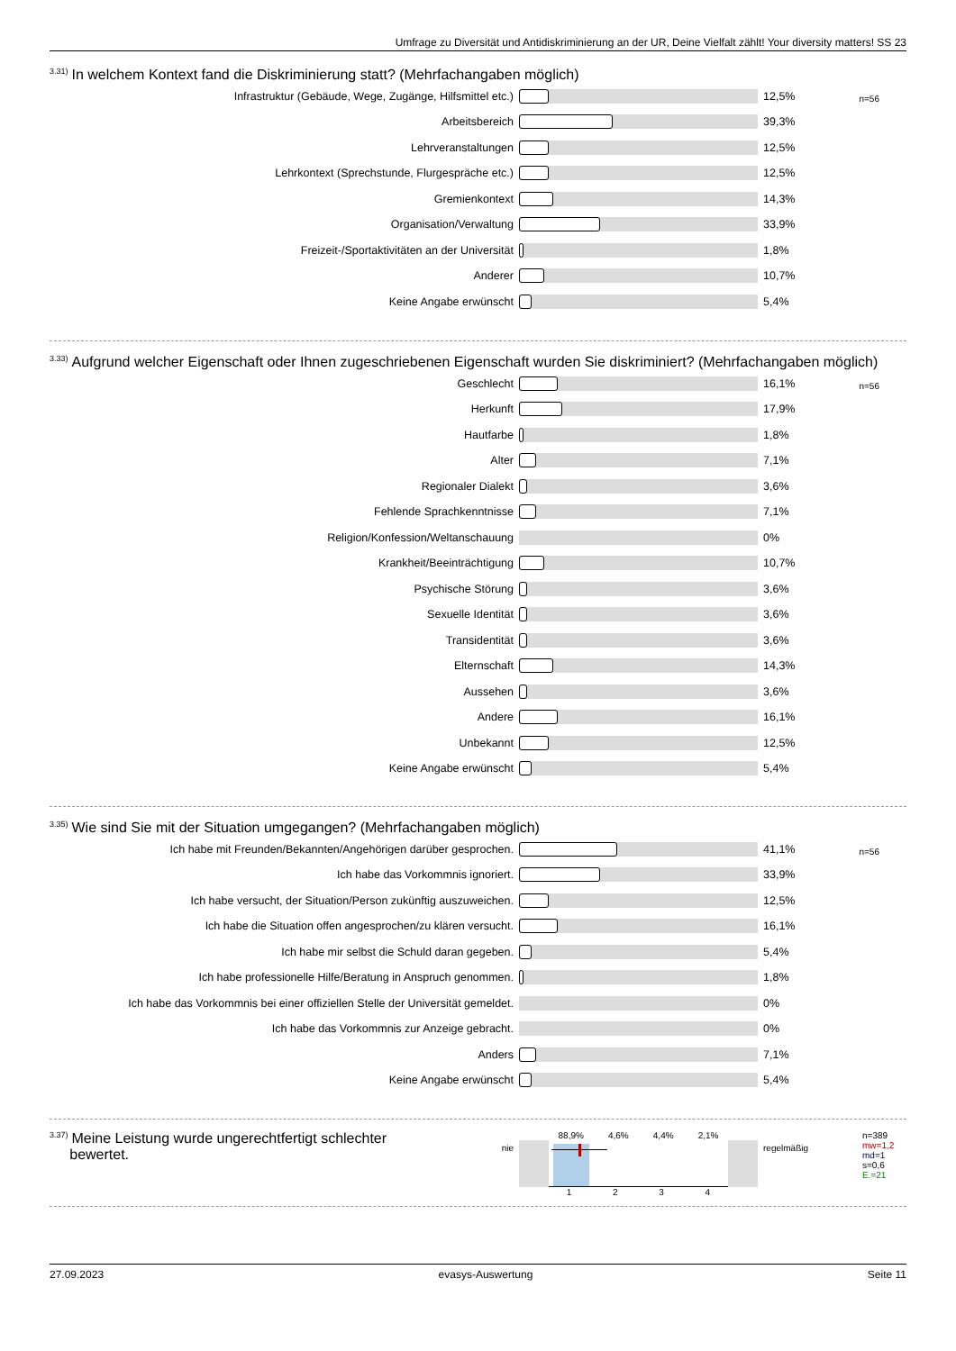Umfrage zu Diversität und Antidiskriminierung an der UR, Deine Vielfalt zählt! Your diversity matters! SS 23
<sup>3.31)</sup>In welchem Kontext fand die Diskriminierung statt? (Mehrfachangaben möglich)
n=56
| Infrastruktur (Gebäude, Wege, Zugänge, Hilfsmittel etc.) | | 12,5% |
| Arbeitsbereich | | 39,3% |
| Lehrveranstaltungen | | 12,5% |
| Lehrkontext (Sprechstunde, Flurgespräche etc.) | | 12,5% |
| Gremienkontext | | 14,3% |
| Organisation/Verwaltung | | 33,9% |
| Freizeit-/Sportaktivitäten an der Universität | | 1,8% |
| Anderer | | 10,7% |
| Keine Angabe erwünscht | | 5,4% |
<sup>3.33)</sup>Aufgrund welcher Eigenschaft oder Ihnen zugeschriebenen Eigenschaft wurden Sie diskriminiert? (Mehrfachangaben möglich)
n=56
| Geschlecht | | 16,1% |
| Herkunft | | 17,9% |
| Hautfarbe | | 1,8% |
| Alter | | 7,1% |
| Regionaler Dialekt | | 3,6% |
| Fehlende Sprachkenntnisse | | 7,1% |
| Religion/Konfession/Weltanschauung | | 0% |
| Krankheit/Beeinträchtigung | | 10,7% |
| Psychische Störung | | 3,6% |
| Sexuelle Identität | | 3,6% |
| Transidentität | | 3,6% |
| Elternschaft | | 14,3% |
| Aussehen | | 3,6% |
| Andere | | 16,1% |
| Unbekannt | | 12,5% |
| Keine Angabe erwünscht | | 5,4% |
<sup>3.35)</sup>Wie sind Sie mit der Situation umgegangen? (Mehrfachangaben möglich)
n=56
| Ich habe mit Freunden/Bekannten/Angehörigen darüber gesprochen. | | 41,1% |
| Ich habe das Vorkommnis ignoriert. | | 33,9% |
| Ich habe versucht, der Situation/Person zukünftig auszuweichen. | | 12,5% |
| Ich habe die Situation offen angesprochen/zu klären versucht. | | 16,1% |
| Ich habe mir selbst die Schuld daran gegeben. | | 5,4% |
| Ich habe professionelle Hilfe/Beratung in Anspruch genommen. | | 1,8% |
| Ich habe das Vorkommnis bei einer offiziellen Stelle der Universität gemeldet. | | 0% |
| Ich habe das Vorkommnis zur Anzeige gebracht. | | 0% |
| Anders | | 7,1% |
| Keine Angabe erwünscht | | 5,4% |
<sup>3.37)</sup>Meine Leistung wurde ungerechtfertigt schlechter
bewertet.
nie
88,9% 4,6% 4,4% 2,1%
1 2 3 4
regelmäßig
n=389
mw=1,2
md=1
s=0,6
E.=21
27.09.2023 evasys-Auswertung Seite 11